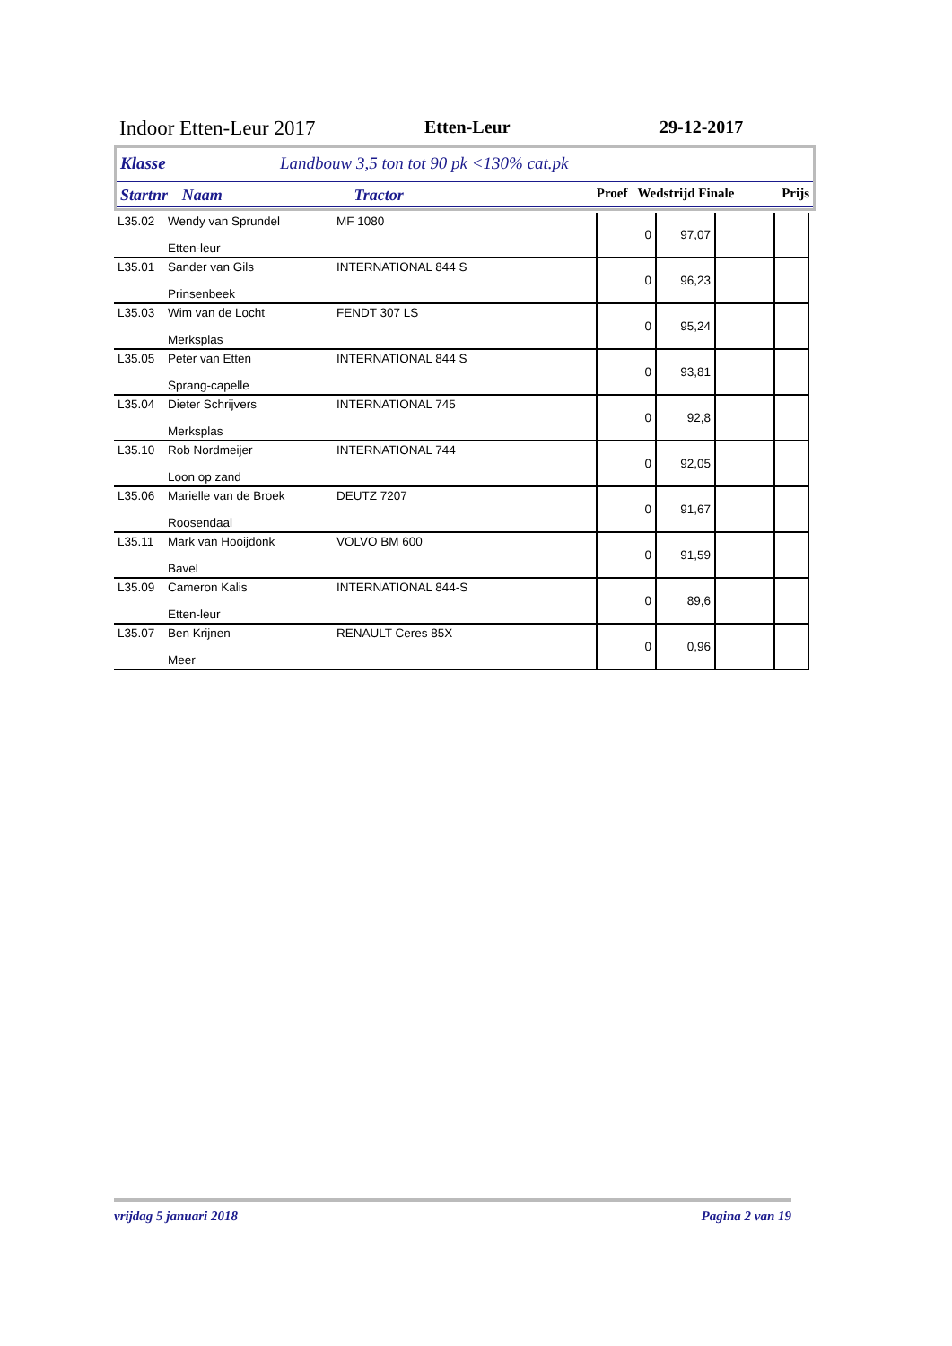Indoor Etten-Leur 2017 Etten-Leur 29-12-2017
Klasse Landbouw 3,5 ton tot 90 pk <130% cat.pk
Startnr Naam Tractor Proef Wedstrijd Finale Prijs
| L35.02 | Wendy van Sprundel Etten-leur | MF 1080 | 0 | 97,07 | | |
| L35.01 | Sander van Gils Prinsenbeek | INTERNATIONAL 844 S | 0 | 96,23 | | |
| L35.03 | Wim van de Locht Merksplas | FENDT 307 LS | 0 | 95,24 | | |
| L35.05 | Peter van Etten Sprang-capelle | INTERNATIONAL 844 S | 0 | 93,81 | | |
| L35.04 | Dieter Schrijvers Merksplas | INTERNATIONAL 745 | 0 | 92,8 | | |
| L35.10 | Rob Nordmeijer Loon op zand | INTERNATIONAL 744 | 0 | 92,05 | | |
| L35.06 | Marielle van de Broek Roosendaal | DEUTZ 7207 | 0 | 91,67 | | |
| L35.11 | Mark van Hooijdonk Bavel | VOLVO BM 600 | 0 | 91,59 | | |
| L35.09 | Cameron Kalis Etten-leur | INTERNATIONAL 844-S | 0 | 89,6 | | |
| L35.07 | Ben Krijnen Meer | RENAULT Ceres 85X | 0 | 0,96 | | |
vrijdag 5 januari 2018 Pagina 2 van 19